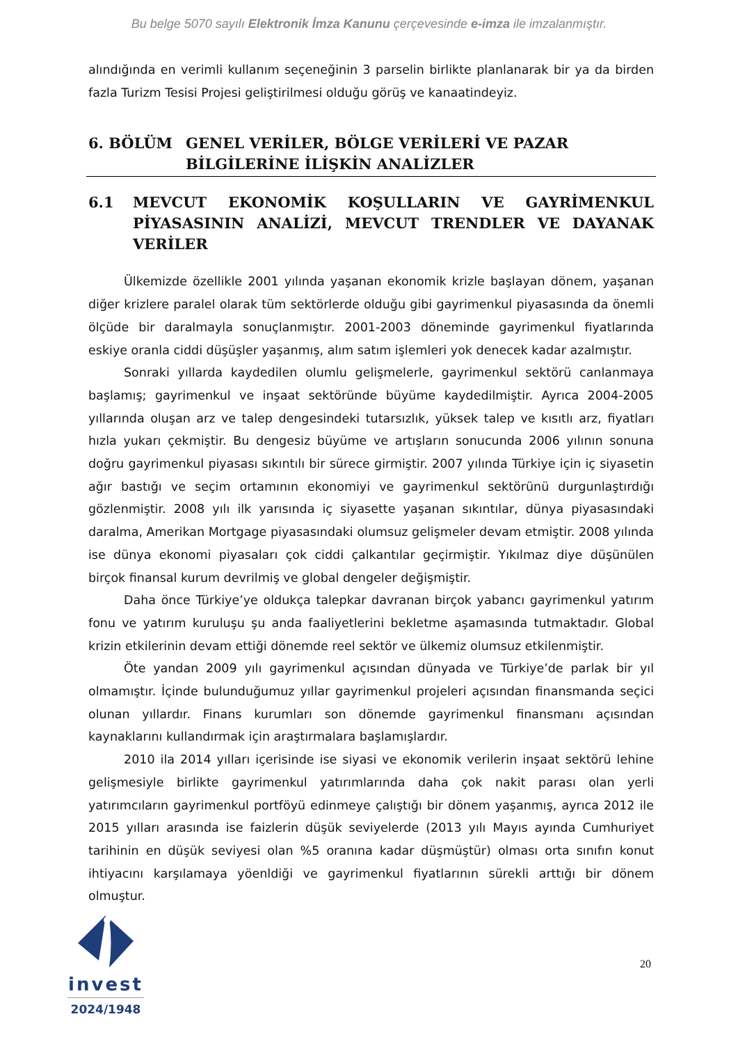Bu belge 5070 sayılı Elektronik İmza Kanunu çerçevesinde e-imza ile imzalanmıştır.
alındığında en verimli kullanım seçeneğinin 3 parselin birlikte planlanarak bir ya da birden fazla Turizm Tesisi Projesi geliştirilmesi olduğu görüş ve kanaatindeyiz.
6. BÖLÜM GENEL VERİLER, BÖLGE VERİLERİ VE PAZAR BİLGİLERİNE İLİŞKİN ANALİZLER
6.1 MEVCUT EKONOMİK KOŞULLARIN VE GAYRİMENKUL PİYASASININ ANALİZİ, MEVCUT TRENDLER VE DAYANAK VERİLER
Ülkemizde özellikle 2001 yılında yaşanan ekonomik krizle başlayan dönem, yaşanan diğer krizlere paralel olarak tüm sektörlerde olduğu gibi gayrimenkul piyasasında da önemli ölçüde bir daralmayla sonuçlanmıştır. 2001-2003 döneminde gayrimenkul fiyatlarında eskiye oranla ciddi düşüşler yaşanmış, alım satım işlemleri yok denecek kadar azalmıştır.
Sonraki yıllarda kaydedilen olumlu gelişmelerle, gayrimenkul sektörü canlanmaya başlamış; gayrimenkul ve inşaat sektöründe büyüme kaydedilmiştir. Ayrıca 2004-2005 yıllarında oluşan arz ve talep dengesindeki tutarsızlık, yüksek talep ve kısıtlı arz, fiyatları hızla yukarı çekmiştir. Bu dengesiz büyüme ve artışların sonucunda 2006 yılının sonuna doğru gayrimenkul piyasası sıkıntılı bir sürece girmiştir. 2007 yılında Türkiye için iç siyasetin ağır bastığı ve seçim ortamının ekonomiyi ve gayrimenkul sektörünü durgunlaştırdığı gözlenmiştir. 2008 yılı ilk yarısında iç siyasette yaşanan sıkıntılar, dünya piyasasındaki daralma, Amerikan Mortgage piyasasındaki olumsuz gelişmeler devam etmiştir. 2008 yılında ise dünya ekonomi piyasaları çok ciddi çalkantılar geçirmiştir. Yıkılmaz diye düşünülen birçok finansal kurum devrilmiş ve global dengeler değişmiştir.
Daha önce Türkiye’ye oldukça talepkar davranan birçok yabancı gayrimenkul yatırım fonu ve yatırım kuruluşu şu anda faaliyetlerini bekletme aşamasında tutmaktadır. Global krizin etkilerinin devam ettiği dönemde reel sektör ve ülkemiz olumsuz etkilenmiştir.
Öte yandan 2009 yılı gayrimenkul açısından dünyada ve Türkiye’de parlak bir yıl olmamıştır. İçinde bulunduğumuz yıllar gayrimenkul projeleri açısından finansmanda seçici olunan yıllardır. Finans kurumları son dönemde gayrimenkul finansmanı açısından kaynaklarını kullandırmak için araştırmalara başlamışlardır.
2010 ila 2014 yılları içerisinde ise siyasi ve ekonomik verilerin inşaat sektörü lehine gelişmesiyle birlikte gayrimenkul yatırımlarında daha çok nakit parası olan yerli yatırımcıların gayrimenkul portföyü edinmeye çalıştığı bir dönem yaşanmış, ayrıca 2012 ile 2015 yılları arasında ise faizlerin düşük seviyelerde (2013 yılı Mayıs ayında Cumhuriyet tarihinin en düşük seviyesi olan %5 oranına kadar düşmüştür) olması orta sınıfın konut ihtiyacını karşılamaya yöenldiği ve gayrimenkul fiyatlarının sürekli arttığı bir dönem olmuştur.
invest
2024/1948
20